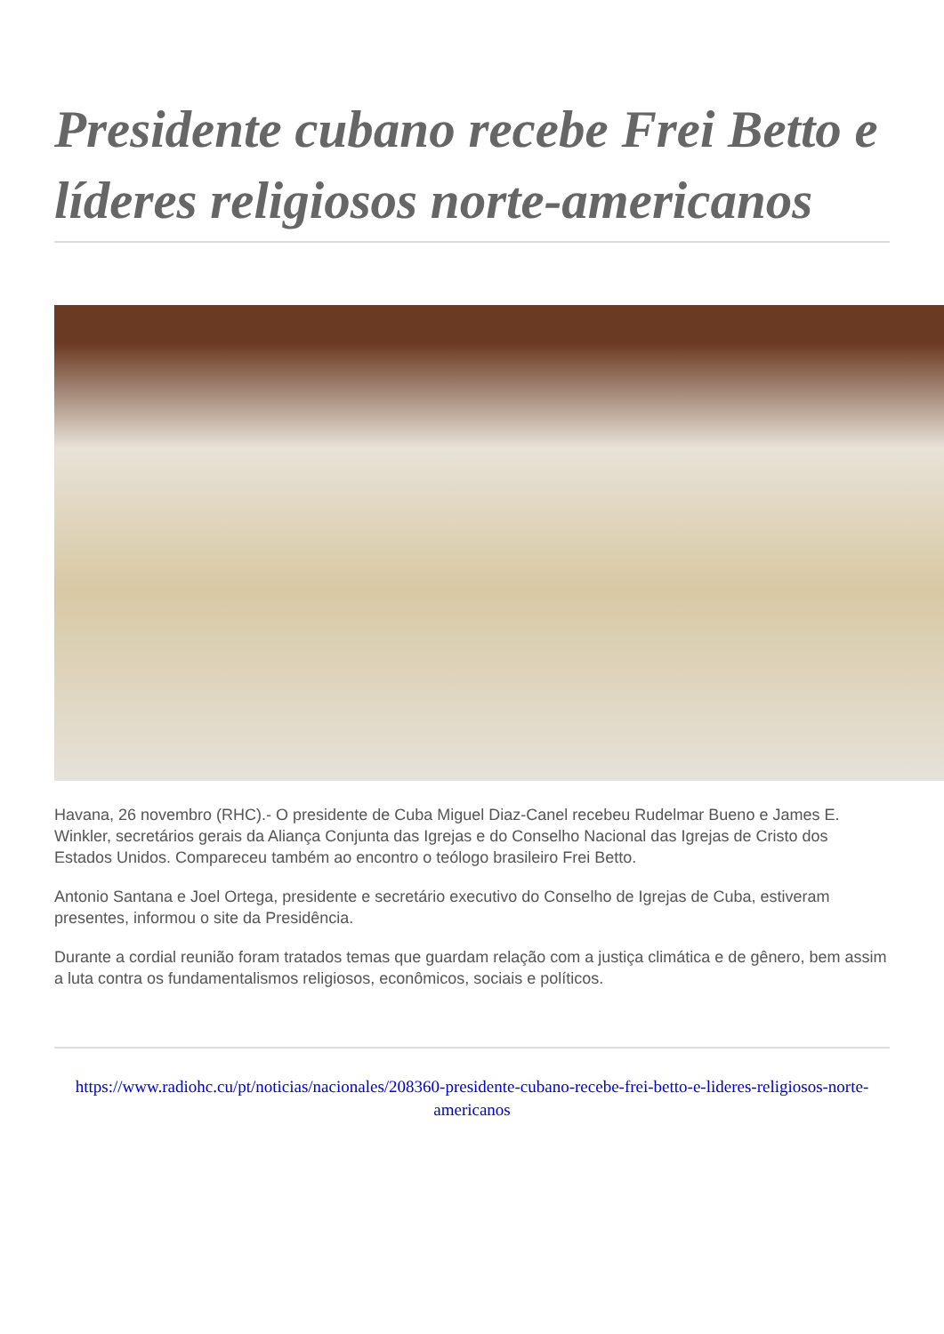Presidente cubano recebe Frei Betto e líderes religiosos norte-americanos
Havana, 26 novembro (RHC).- O presidente de Cuba Miguel Diaz-Canel recebeu Rudelmar Bueno e James E. Winkler, secretários gerais da Aliança Conjunta das Igrejas e do Conselho Nacional das Igrejas de Cristo dos Estados Unidos. Compareceu também ao encontro o teólogo brasileiro Frei Betto.
Antonio Santana e Joel Ortega, presidente e secretário executivo do Conselho de Igrejas de Cuba, estiveram presentes, informou o site da Presidência.
Durante a cordial reunião foram tratados temas que guardam relação com a justiça climática e de gênero, bem assim a luta contra os fundamentalismos religiosos, econômicos, sociais e políticos.
https://www.radiohc.cu/pt/noticias/nacionales/208360-presidente-cubano-recebe-frei-betto-e-lideres-religiosos-norte-americanos